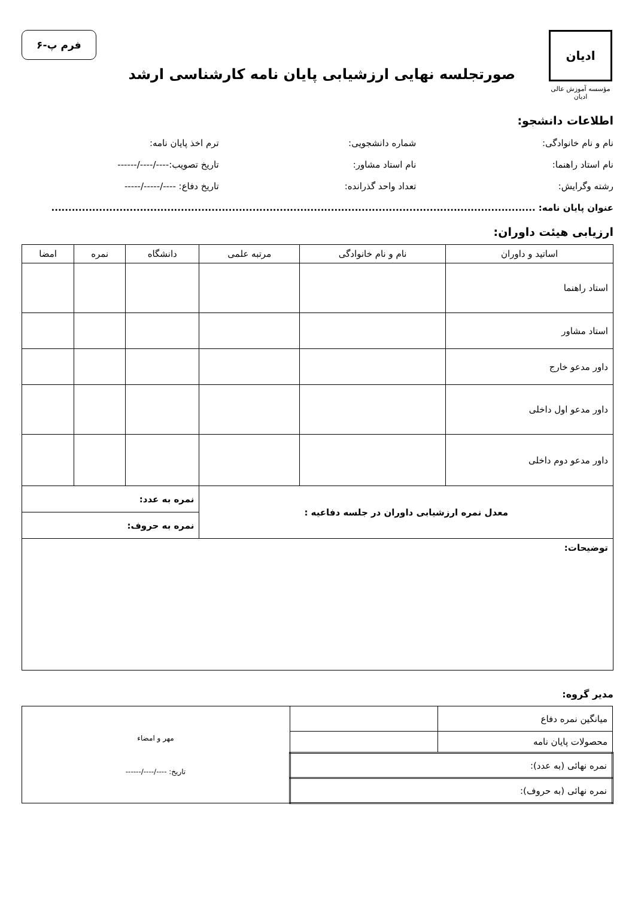ادیان
مؤسسه آموزش عالی ادیان
صورتجلسه نهایی ارزشیابی پایان نامه کارشناسی ارشد
فرم پ-۶
اطلاعات دانشجو:
نام و نام خانوادگی: شماره دانشجویی: ترم اخذ پایان نامه:
نام استاد راهنما: نام استاد مشاور: تاریخ تصویب:----/----/------
رشته وگرایش: تعداد واحد گذرانده: تاریخ دفاع: ----/-----/-----
عنوان پایان نامه: ..............................................................................................................................................
ارزیابی هیئت داوران:
| اساتید و داوران | نام و نام خانوادگی | مرتبه علمی | دانشگاه | نمره | امضا |
| --- | --- | --- | --- | --- | --- |
| استاد راهنما | | | | | |
| استاد مشاور | | | | | |
| داور مدعو خارج | | | | | |
| داور مدعو اول داخلی | | | | | |
| داور مدعو دوم داخلی | | | | | |
| معدل نمره ارزشیابی داوران در جلسه دفاعیه : | | | نمره به عدد: | | |
| | | | نمره به حروف: | | |
| توضیحات: | | | | | |
مدیر گروه:
| میانگین نمره دفاع | | مهر و امضاء تاریخ: ----/----/------ |
| محصولات پایان نامه | | |
| نمره نهائی (به عدد): | | |
| نمره نهائی (به حروف): | | |